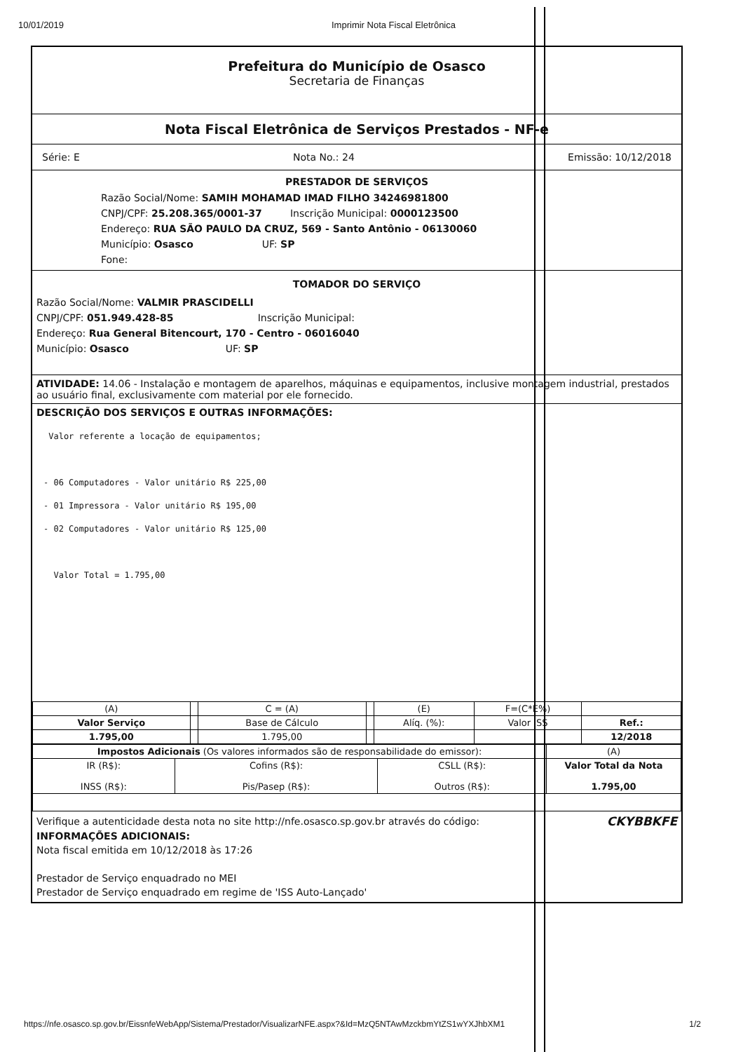10/01/2019 Imprimir Nota Fiscal Eletrônica
Prefeitura do Município de Osasco
Secretaria de Finanças
Nota Fiscal Eletrônica de Serviços Prestados - NF-e
Série: E Nota No.: 24 Emissão: 10/12/2018
PRESTADOR DE SERVIÇOS
Razão Social/Nome: SAMIH MOHAMAD IMAD FILHO 34246981800
CNPJ/CPF: 25.208.365/0001-37 Inscrição Municipal: 0000123500
Endereço: RUA SÃO PAULO DA CRUZ, 569 - Santo Antônio - 06130060
Município: Osasco UF: SP
Fone:
TOMADOR DO SERVIÇO
Razão Social/Nome: VALMIR PRASCIDELLI
CNPJ/CPF: 051.949.428-85 Inscrição Municipal:
Endereço: Rua General Bitencourt, 170 - Centro - 06016040
Município: Osasco UF: SP
ATIVIDADE: 14.06 - Instalação e montagem de aparelhos, máquinas e equipamentos, inclusive montagem industrial, prestados ao usuário final, exclusivamente com material por ele fornecido.
DESCRIÇÃO DOS SERVIÇOS E OUTRAS INFORMAÇÕES:
Valor referente a locação de equipamentos;
- 06 Computadores - Valor unitário R$ 225,00
- 01 Impressora - Valor unitário R$ 195,00
- 02 Computadores - Valor unitário R$ 125,00
Valor Total = 1.795,00
| (A) | | C = (A) | | (E) | F=(C*E%) | |
| Valor Serviço | | Base de Cálculo | | Alíq. (%): | Valor ISS | Ref.: |
| 1.795,00 | | 1.795,00 | | | | 12/2018 |
| Impostos Adicionais (Os valores informados são de responsabilidade do emissor): | | | (A) |
| IR (R$): INSS (R$): | Cofins (R$): Pis/Pasep (R$): | CSLL (R$): Outros (R$): | Valor Total da Nota 1.795,00 |
Verifique a autenticidade desta nota no site http://nfe.osasco.sp.gov.br através do código: CKYBBKFE
INFORMAÇÕES ADICIONAIS:
Nota fiscal emitida em 10/12/2018 às 17:26
Prestador de Serviço enquadrado no MEI
Prestador de Serviço enquadrado em regime de 'ISS Auto-Lançado'
https://nfe.osasco.sp.gov.br/EissnfeWebApp/Sistema/Prestador/VisualizarNFE.aspx?&Id=MzQ5NTAwMzckbmYtZS1wYXJhbXM1 1/2